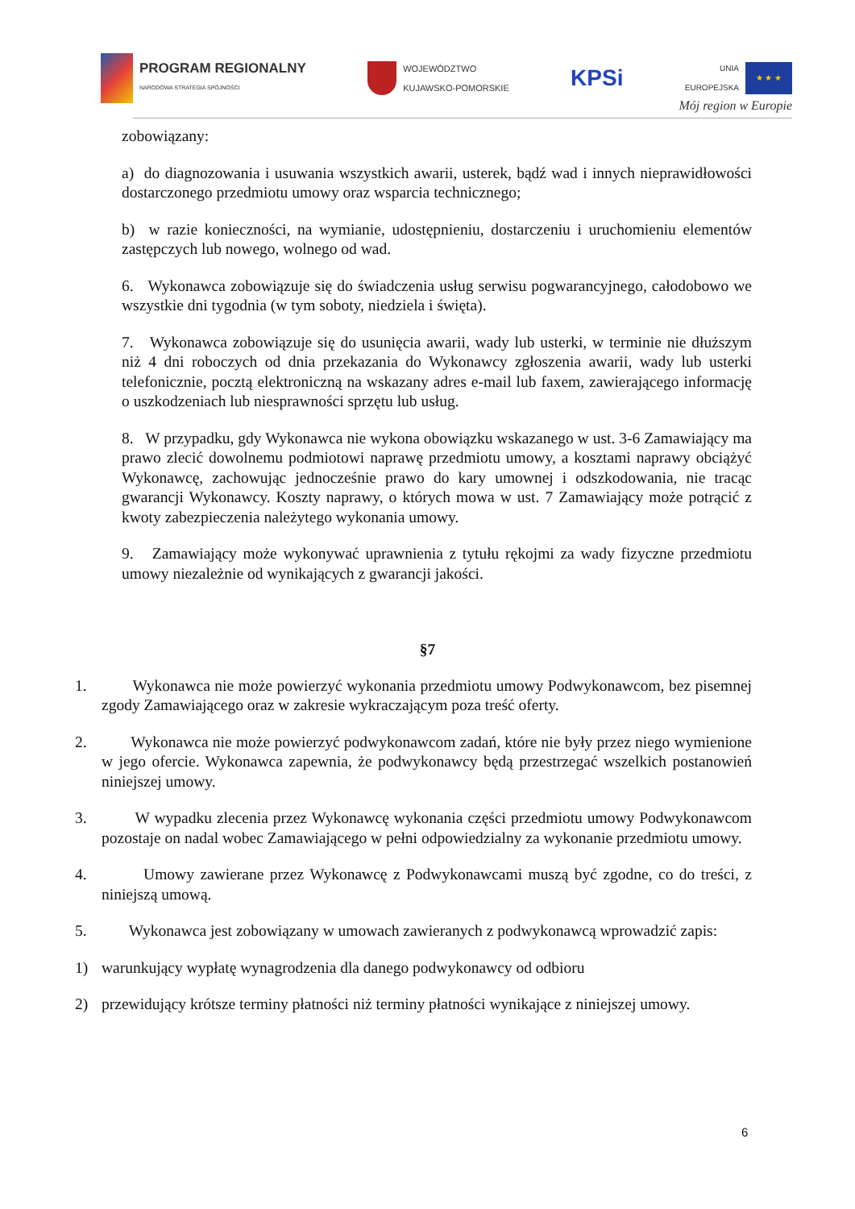PROGRAM REGIONALNY
NARODOWA STRATEGIA SPÓJNOŚCI
WOJEWÓDZTWO
KUJAWSKO-POMORSKIE
KPSi
UNIA
EUROPEJSKA
★ ★ ★
Mój region w Europie
zobowiązany:
a) do diagnozowania i usuwania wszystkich awarii, usterek, bądź wad i innych nieprawidłowości dostarczonego przedmiotu umowy oraz wsparcia technicznego;
b) w razie konieczności, na wymianie, udostępnieniu, dostarczeniu i uruchomieniu elementów zastępczych lub nowego, wolnego od wad.
6. Wykonawca zobowiązuje się do świadczenia usług serwisu pogwarancyjnego, całodobowo we wszystkie dni tygodnia (w tym soboty, niedziela i święta).
7. Wykonawca zobowiązuje się do usunięcia awarii, wady lub usterki, w terminie nie dłuższym niż 4 dni roboczych od dnia przekazania do Wykonawcy zgłoszenia awarii, wady lub usterki telefonicznie, pocztą elektroniczną na wskazany adres e-mail lub faxem, zawierającego informację o uszkodzeniach lub niesprawności sprzętu lub usług.
8. W przypadku, gdy Wykonawca nie wykona obowiązku wskazanego w ust. 3-6 Zamawiający ma prawo zlecić dowolnemu podmiotowi naprawę przedmiotu umowy, a kosztami naprawy obciążyć Wykonawcę, zachowując jednocześnie prawo do kary umownej i odszkodowania, nie tracąc gwarancji Wykonawcy. Koszty naprawy, o których mowa w ust. 7 Zamawiający może potrącić z kwoty zabezpieczenia należytego wykonania umowy.
9. Zamawiający może wykonywać uprawnienia z tytułu rękojmi za wady fizyczne przedmiotu umowy niezależnie od wynikających z gwarancji jakości.
§7
1. Wykonawca nie może powierzyć wykonania przedmiotu umowy Podwykonawcom, bez pisemnej zgody Zamawiającego oraz w zakresie wykraczającym poza treść oferty.
2. Wykonawca nie może powierzyć podwykonawcom zadań, które nie były przez niego wymienione w jego ofercie. Wykonawca zapewnia, że podwykonawcy będą przestrzegać wszelkich postanowień niniejszej umowy.
3. W wypadku zlecenia przez Wykonawcę wykonania części przedmiotu umowy Podwykonawcom pozostaje on nadal wobec Zamawiającego w pełni odpowiedzialny za wykonanie przedmiotu umowy.
4. Umowy zawierane przez Wykonawcę z Podwykonawcami muszą być zgodne, co do treści, z niniejszą umową.
5. Wykonawca jest zobowiązany w umowach zawieranych z podwykonawcą wprowadzić zapis:
1) warunkujący wypłatę wynagrodzenia dla danego podwykonawcy od odbioru
2) przewidujący krótsze terminy płatności niż terminy płatności wynikające z niniejszej umowy.
6